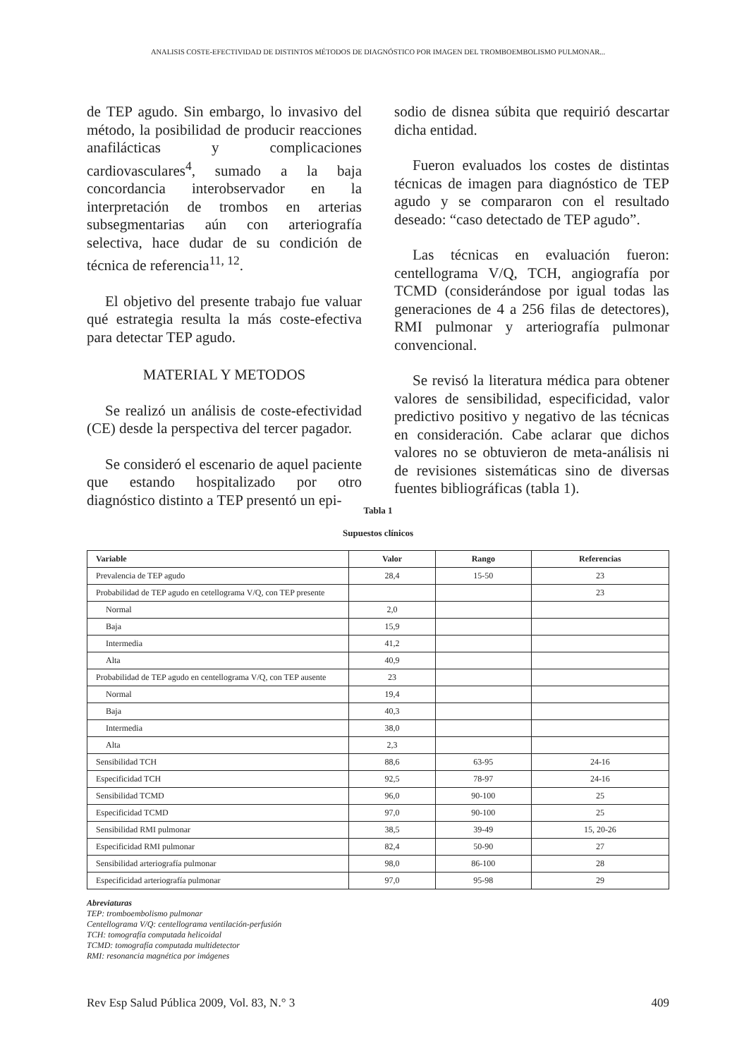ANALISIS COSTE-EFECTIVIDAD DE DISTINTOS MÉTODOS DE DIAGNÓSTICO POR IMAGEN DEL TROMBOEMBOLISMO PULMONAR...
de TEP agudo. Sin embargo, lo invasivo del método, la posibilidad de producir reacciones anafilácticas y complicaciones cardiovasculares<sup>4</sup>, sumado a la baja concordancia interobservador en la interpretación de trombos en arterias subsegmentarias aún con arteriografía selectiva, hace dudar de su condición de técnica de referencia<sup>11, 12</sup>.
El objetivo del presente trabajo fue valuar qué estrategia resulta la más coste-efectiva para detectar TEP agudo.
MATERIAL Y METODOS
Se realizó un análisis de coste-efectividad (CE) desde la perspectiva del tercer pagador.
Se consideró el escenario de aquel paciente que estando hospitalizado por otro diagnóstico distinto a TEP presentó un epi-
sodio de disnea súbita que requirió descartar dicha entidad.
Fueron evaluados los costes de distintas técnicas de imagen para diagnóstico de TEP agudo y se compararon con el resultado deseado: “caso detectado de TEP agudo”.
Las técnicas en evaluación fueron: centellograma V/Q, TCH, angiografía por TCMD (considerándose por igual todas las generaciones de 4 a 256 filas de detectores), RMI pulmonar y arteriografía pulmonar convencional.
Se revisó la literatura médica para obtener valores de sensibilidad, especificidad, valor predictivo positivo y negativo de las técnicas en consideración. Cabe aclarar que dichos valores no se obtuvieron de meta-análisis ni de revisiones sistemáticas sino de diversas fuentes bibliográficas (tabla 1).
Tabla 1
Supuestos clínicos
| Variable | Valor | Rango | Referencias |
| --- | --- | --- | --- |
| Prevalencia de TEP agudo | 28,4 | 15-50 | 23 |
| Probabilidad de TEP agudo en cetellograma V/Q, con TEP presente | | | 23 |
| Normal | 2,0 | | |
| Baja | 15,9 | | |
| Intermedia | 41,2 | | |
| Alta | 40,9 | | |
| Probabilidad de TEP agudo en centellograma V/Q, con TEP ausente | 23 | | |
| Normal | 19,4 | | |
| Baja | 40,3 | | |
| Intermedia | 38,0 | | |
| Alta | 2,3 | | |
| Sensibilidad TCH | 88,6 | 63-95 | 24-16 |
| Especificidad TCH | 92,5 | 78-97 | 24-16 |
| Sensibilidad TCMD | 96,0 | 90-100 | 25 |
| Especificidad TCMD | 97,0 | 90-100 | 25 |
| Sensibilidad RMI pulmonar | 38,5 | 39-49 | 15, 20-26 |
| Especificidad RMI pulmonar | 82,4 | 50-90 | 27 |
| Sensibilidad arteriografía pulmonar | 98,0 | 86-100 | 28 |
| Especificidad arteriografía pulmonar | 97,0 | 95-98 | 29 |
Abreviaturas
TEP: tromboembolismo pulmonar
Centellograma V/Q: centellograma ventilación-perfusión
TCH: tomografía computada helicoidal
TCMD: tomografía computada multidetector
RMI: resonancia magnética por imágenes
Rev Esp Salud Pública 2009, Vol. 83, N.° 3 409